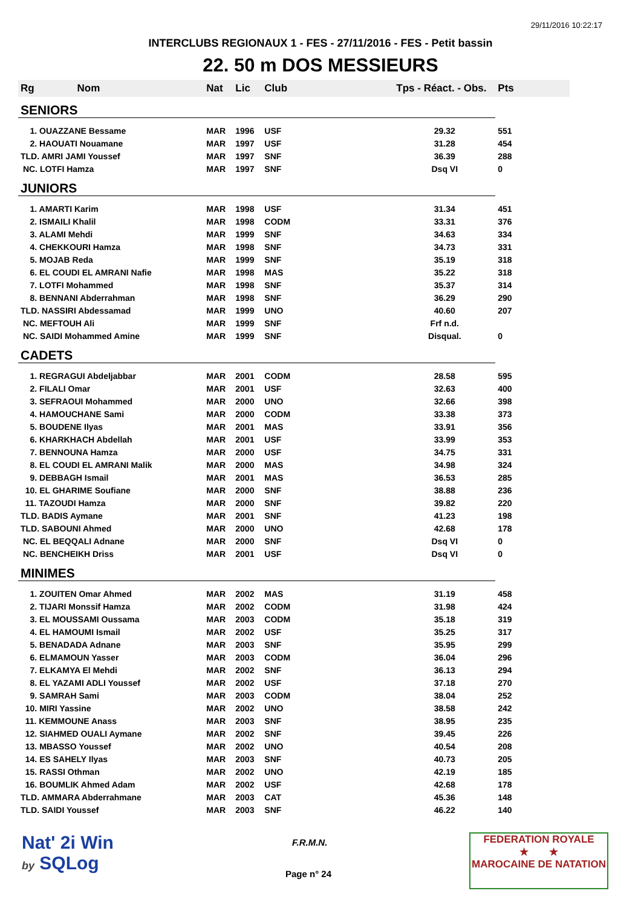29/11/2016 10:22:17
INTERCLUBS REGIONAUX 1 - FES - 27/11/2016 - FES - Petit bassin
22. 50 m DOS MESSIEURS
| Rg Nom | | Nat | Lic | Club | Tps - Réact. - Obs. | Pts |
| --- | --- | --- | --- | --- | --- | --- |
| SENIORS | | | | | | |
| 1. OUAZZANE Bessame | | MAR | 1996 | USF | 29.32 | 551 |
| 2. HAOUATI Nouamane | | MAR | 1997 | USF | 31.28 | 454 |
| TLD. AMRI JAMI Youssef | | MAR | 1997 | SNF | 36.39 | 288 |
| NC. LOTFI Hamza | | MAR | 1997 | SNF | Dsq VI | 0 |
| JUNIORS | | | | | | |
| 1. AMARTI Karim | | MAR | 1998 | USF | 31.34 | 451 |
| 2. ISMAILI Khalil | | MAR | 1998 | CODM | 33.31 | 376 |
| 3. ALAMI Mehdi | | MAR | 1999 | SNF | 34.63 | 334 |
| 4. CHEKKOURI Hamza | | MAR | 1998 | SNF | 34.73 | 331 |
| 5. MOJAB Reda | | MAR | 1999 | SNF | 35.19 | 318 |
| 6. EL COUDI EL AMRANI Nafie | | MAR | 1998 | MAS | 35.22 | 318 |
| 7. LOTFI Mohammed | | MAR | 1998 | SNF | 35.37 | 314 |
| 8. BENNANI Abderrahman | | MAR | 1998 | SNF | 36.29 | 290 |
| TLD. NASSIRI Abdessamad | | MAR | 1999 | UNO | 40.60 | 207 |
| NC. MEFTOUH Ali | | MAR | 1999 | SNF | Frf n.d. | |
| NC. SAIDI Mohammed Amine | | MAR | 1999 | SNF | Disqual. | 0 |
| CADETS | | | | | | |
| 1. REGRAGUI Abdeljabbar | | MAR | 2001 | CODM | 28.58 | 595 |
| 2. FILALI Omar | | MAR | 2001 | USF | 32.63 | 400 |
| 3. SEFRAOUI Mohammed | | MAR | 2000 | UNO | 32.66 | 398 |
| 4. HAMOUCHANE Sami | | MAR | 2000 | CODM | 33.38 | 373 |
| 5. BOUDENE Ilyas | | MAR | 2001 | MAS | 33.91 | 356 |
| 6. KHARKHACH Abdellah | | MAR | 2001 | USF | 33.99 | 353 |
| 7. BENNOUNA Hamza | | MAR | 2000 | USF | 34.75 | 331 |
| 8. EL COUDI EL AMRANI Malik | | MAR | 2000 | MAS | 34.98 | 324 |
| 9. DEBBAGH Ismail | | MAR | 2001 | MAS | 36.53 | 285 |
| 10. EL GHARIME Soufiane | | MAR | 2000 | SNF | 38.88 | 236 |
| 11. TAZOUDI Hamza | | MAR | 2000 | SNF | 39.82 | 220 |
| TLD. BADIS Aymane | | MAR | 2001 | SNF | 41.23 | 198 |
| TLD. SABOUNI Ahmed | | MAR | 2000 | UNO | 42.68 | 178 |
| NC. EL BEQQALI Adnane | | MAR | 2000 | SNF | Dsq VI | 0 |
| NC. BENCHEIKH Driss | | MAR | 2001 | USF | Dsq VI | 0 |
| MINIMES | | | | | | |
| 1. ZOUITEN Omar Ahmed | | MAR | 2002 | MAS | 31.19 | 458 |
| 2. TIJARI Monssif Hamza | | MAR | 2002 | CODM | 31.98 | 424 |
| 3. EL MOUSSAMI Oussama | | MAR | 2003 | CODM | 35.18 | 319 |
| 4. EL HAMOUMI Ismail | | MAR | 2002 | USF | 35.25 | 317 |
| 5. BENADADA Adnane | | MAR | 2003 | SNF | 35.95 | 299 |
| 6. ELMAMOUN Yasser | | MAR | 2003 | CODM | 36.04 | 296 |
| 7. ELKAMYA El Mehdi | | MAR | 2002 | SNF | 36.13 | 294 |
| 8. EL YAZAMI ADLI Youssef | | MAR | 2002 | USF | 37.18 | 270 |
| 9. SAMRAH Sami | | MAR | 2003 | CODM | 38.04 | 252 |
| 10. MIRI Yassine | | MAR | 2002 | UNO | 38.58 | 242 |
| 11. KEMMOUNE Anass | | MAR | 2003 | SNF | 38.95 | 235 |
| 12. SIAHMED OUALI Aymane | | MAR | 2002 | SNF | 39.45 | 226 |
| 13. MBASSO Youssef | | MAR | 2002 | UNO | 40.54 | 208 |
| 14. ES SAHELY Ilyas | | MAR | 2003 | SNF | 40.73 | 205 |
| 15. RASSI Othman | | MAR | 2002 | UNO | 42.19 | 185 |
| 16. BOUMLIK Ahmed Adam | | MAR | 2002 | USF | 42.68 | 178 |
| TLD. AMMARA Abderrahmane | | MAR | 2003 | CAT | 45.36 | 148 |
| TLD. SAIDI Youssef | | MAR | 2003 | SNF | 46.22 | 140 |
Nat' 2i Win
by SQLog
F.R.M.N.
Page n° 24
FEDERATION ROYALE
★ ★
MAROCAINE DE NATATION